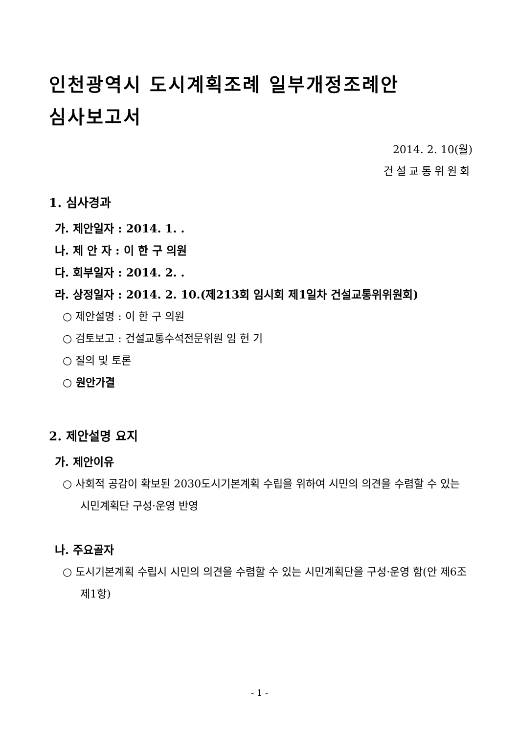인천광역시 도시계획조례 일부개정조례안
심사보고서
2014. 2. 10(월)
건설교통위원회
1. 심사경과
가. 제안일자 : 2014. 1. .
나. 제 안 자 : 이 한 구 의원
다. 회부일자 : 2014. 2. .
라. 상정일자 : 2014. 2. 10.(제213회 임시회 제1일차 건설교통위위원회)
○ 제안설명 : 이 한 구 의원
○ 검토보고 : 건설교통수석전문위원 임 헌 기
○ 질의 및 토론
○ 원안가결
2. 제안설명 요지
가. 제안이유
○ 사회적 공감이 확보된 2030도시기본계획 수립을 위하여 시민의 의견을 수렴할 수 있는 시민계획단 구성·운영 반영
나. 주요골자
○ 도시기본계획 수립시 시민의 의견을 수렴할 수 있는 시민계획단을 구성·운영 함(안 제6조제1항)
- 1 -